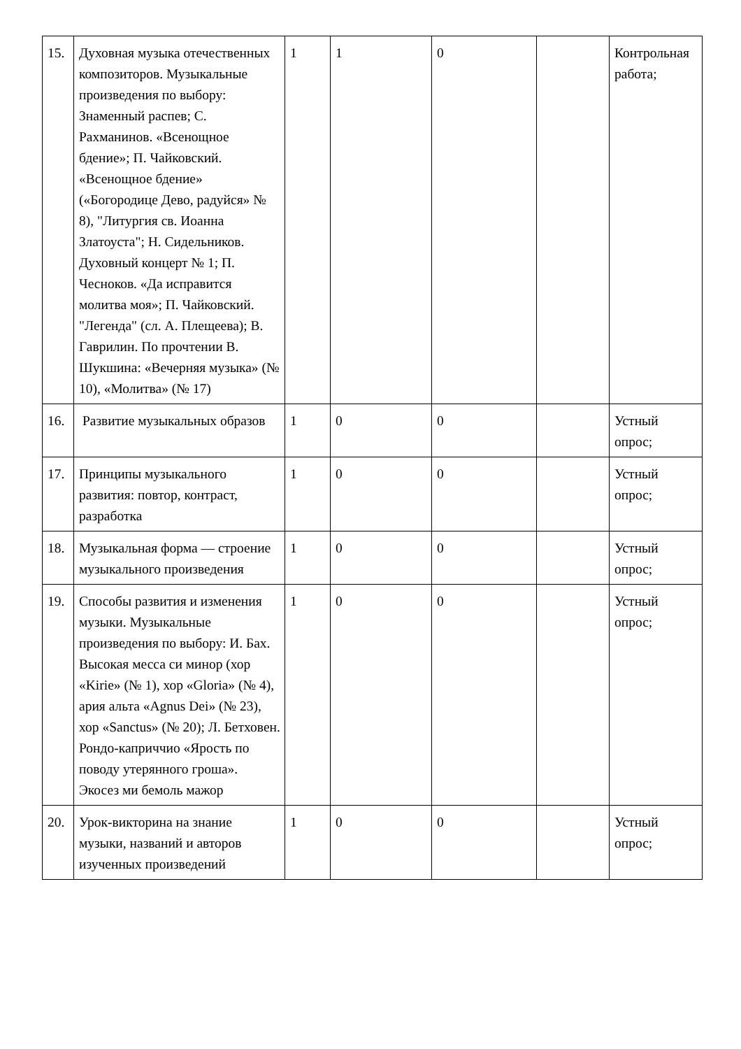| 15. | Духовная музыка отечественных композиторов. Музыкальные произведения по выбору: Знаменный распев; С. Рахманинов. «Всенощное бдение»; П. Чайковский. «Всенощное бдение» («Богородице Дево, радуйся» № 8), "Литургия св. Иоанна Златоуста"; Н. Сидельников. Духовный концерт № 1; П. Чесноков. «Да исправится молитва моя»; П. Чайковский. "Легенда" (сл. А. Плещеева); В. Гаврилин. По прочтении В. Шукшина: «Вечерняя музыка» (№ 10), «Молитва» (№ 17) | 1 | 1 | 0 | | Контрольная работа; |
| 16. | Развитие музыкальных образов | 1 | 0 | 0 | | Устный опрос; |
| 17. | Принципы музыкального развития: повтор, контраст, разработка | 1 | 0 | 0 | | Устный опрос; |
| 18. | Музыкальная форма — строение музыкального произведения | 1 | 0 | 0 | | Устный опрос; |
| 19. | Способы развития и изменения музыки. Музыкальные произведения по выбору: И. Бах. Высокая месса си минор (хор «Kirie» (№ 1), хор «Gloria» (№ 4), ария альта «Agnus Dei» (№ 23), хор «Sanctus» (№ 20); Л. Бетховен. Рондо-каприччио «Ярость по поводу утерянного гроша». Экосез ми бемоль мажор | 1 | 0 | 0 | | Устный опрос; |
| 20. | Урок-викторина на знание музыки, названий и авторов изученных произведений | 1 | 0 | 0 | | Устный опрос; |